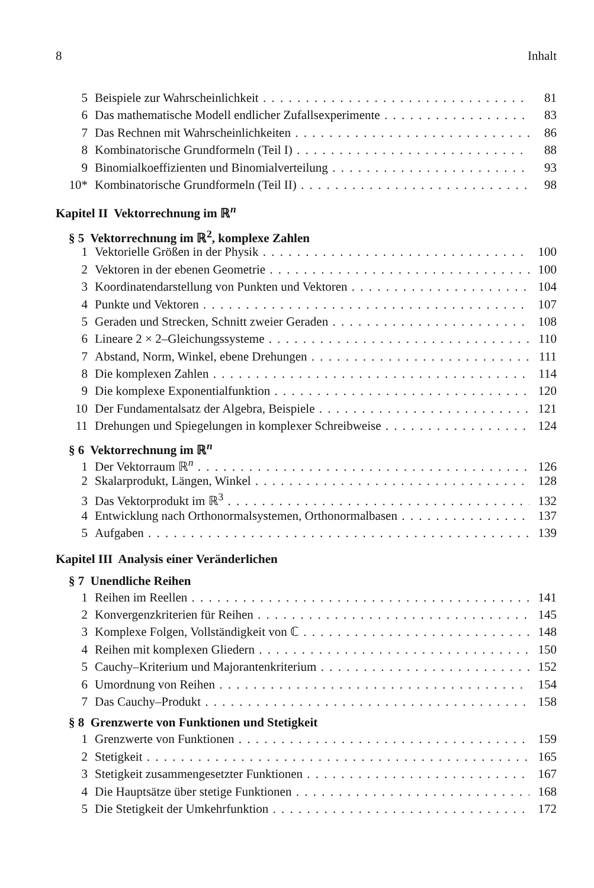8 Inhalt
5 Beispiele zur Wahrscheinlichkeit 81
6 Das mathematische Modell endlicher Zufallsexperimente 83
7 Das Rechnen mit Wahrscheinlichkeiten 86
8 Kombinatorische Grundformeln (Teil I) 88
9 Binomialkoeffizienten und Binomialverteilung 93
10* Kombinatorische Grundformeln (Teil II) 98
Kapitel II Vektorrechnung im ℝ<sup>n</sup>
§ 5 Vektorrechnung im ℝ<sup>2</sup>, komplexe Zahlen
1 Vektorielle Größen in der Physik 100
2 Vektoren in der ebenen Geometrie 100
3 Koordinatendarstellung von Punkten und Vektoren 104
4 Punkte und Vektoren 107
5 Geraden und Strecken, Schnitt zweier Geraden 108
6 Lineare 2 × 2–Gleichungssysteme 110
7 Abstand, Norm, Winkel, ebene Drehungen 111
8 Die komplexen Zahlen 114
9 Die komplexe Exponentialfunktion 120
10 Der Fundamentalsatz der Algebra, Beispiele 121
11 Drehungen und Spiegelungen in komplexer Schreibweise 124
§ 6 Vektorrechnung im ℝ<sup>n</sup>
1 Der Vektorraum ℝ<sup>n</sup> 126
2 Skalarprodukt, Längen, Winkel 128
3 Das Vektorprodukt im ℝ<sup>3</sup> 132
4 Entwicklung nach Orthonormalsystemen, Orthonormalbasen 137
5 Aufgaben 139
Kapitel III Analysis einer Veränderlichen
§ 7 Unendliche Reihen
1 Reihen im Reellen 141
2 Konvergenzkriterien für Reihen 145
3 Komplexe Folgen, Vollständigkeit von ℂ 148
4 Reihen mit komplexen Gliedern 150
5 Cauchy–Kriterium und Majorantenkriterium 152
6 Umordnung von Reihen 154
7 Das Cauchy–Produkt 158
§ 8 Grenzwerte von Funktionen und Stetigkeit
1 Grenzwerte von Funktionen 159
2 Stetigkeit 165
3 Stetigkeit zusammengesetzter Funktionen 167
4 Die Hauptsätze über stetige Funktionen 168
5 Die Stetigkeit der Umkehrfunktion 172